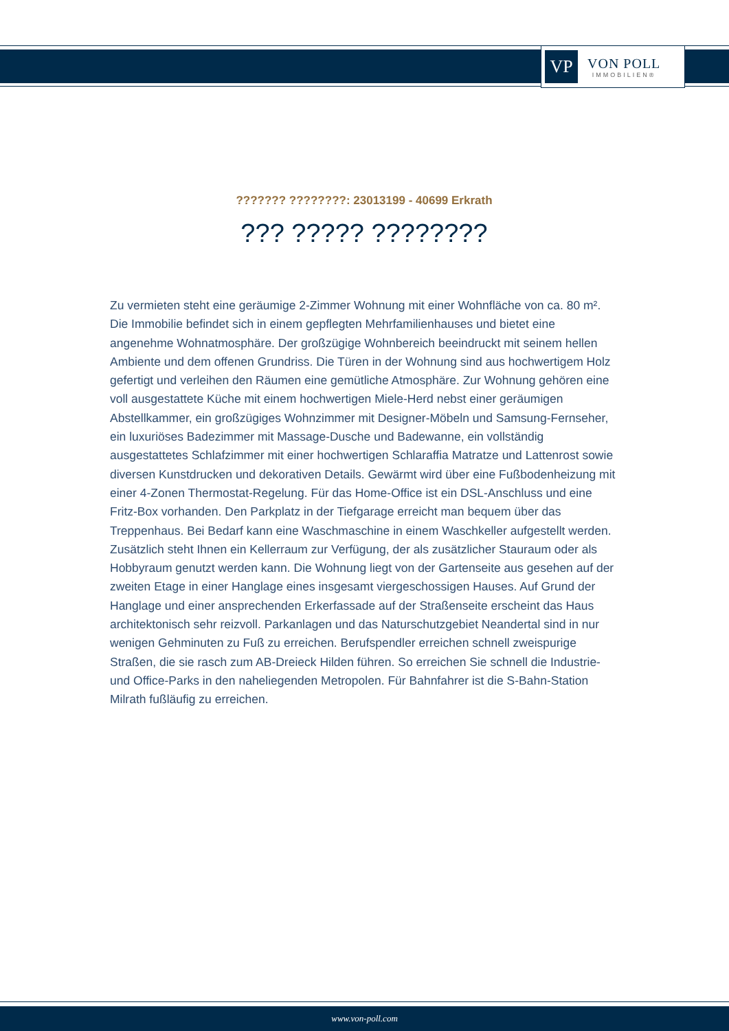VP
VON POLL
IMMOBILIEN®
??????? ????????: 23013199 - 40699 Erkrath
??? ????? ????????
Zu vermieten steht eine geräumige 2-Zimmer Wohnung mit einer Wohnfläche von ca. 80 m². Die Immobilie befindet sich in einem gepflegten Mehrfamilienhauses und bietet eine angenehme Wohnatmosphäre. Der großzügige Wohnbereich beeindruckt mit seinem hellen Ambiente und dem offenen Grundriss. Die Türen in der Wohnung sind aus hochwertigem Holz gefertigt und verleihen den Räumen eine gemütliche Atmosphäre. Zur Wohnung gehören eine voll ausgestattete Küche mit einem hochwertigen Miele-Herd nebst einer geräumigen Abstellkammer, ein großzügiges Wohnzimmer mit Designer-Möbeln und Samsung-Fernseher, ein luxuriöses Badezimmer mit Massage-Dusche und Badewanne, ein vollständig ausgestattetes Schlafzimmer mit einer hochwertigen Schlaraffia Matratze und Lattenrost sowie diversen Kunstdrucken und dekorativen Details. Gewärmt wird über eine Fußbodenheizung mit einer 4-Zonen Thermostat-Regelung. Für das Home-Office ist ein DSL-Anschluss und eine Fritz-Box vorhanden. Den Parkplatz in der Tiefgarage erreicht man bequem über das Treppenhaus. Bei Bedarf kann eine Waschmaschine in einem Waschkeller aufgestellt werden. Zusätzlich steht Ihnen ein Kellerraum zur Verfügung, der als zusätzlicher Stauraum oder als Hobbyraum genutzt werden kann. Die Wohnung liegt von der Gartenseite aus gesehen auf der zweiten Etage in einer Hanglage eines insgesamt viergeschossigen Hauses. Auf Grund der Hanglage und einer ansprechenden Erkerfassade auf der Straßenseite erscheint das Haus architektonisch sehr reizvoll. Parkanlagen und das Naturschutzgebiet Neandertal sind in nur wenigen Gehminuten zu Fuß zu erreichen. Berufspendler erreichen schnell zweispurige Straßen, die sie rasch zum AB-Dreieck Hilden führen. So erreichen Sie schnell die Industrie- und Office-Parks in den naheliegenden Metropolen. Für Bahnfahrer ist die S-Bahn-Station Milrath fußläufig zu erreichen.
www.von-poll.com